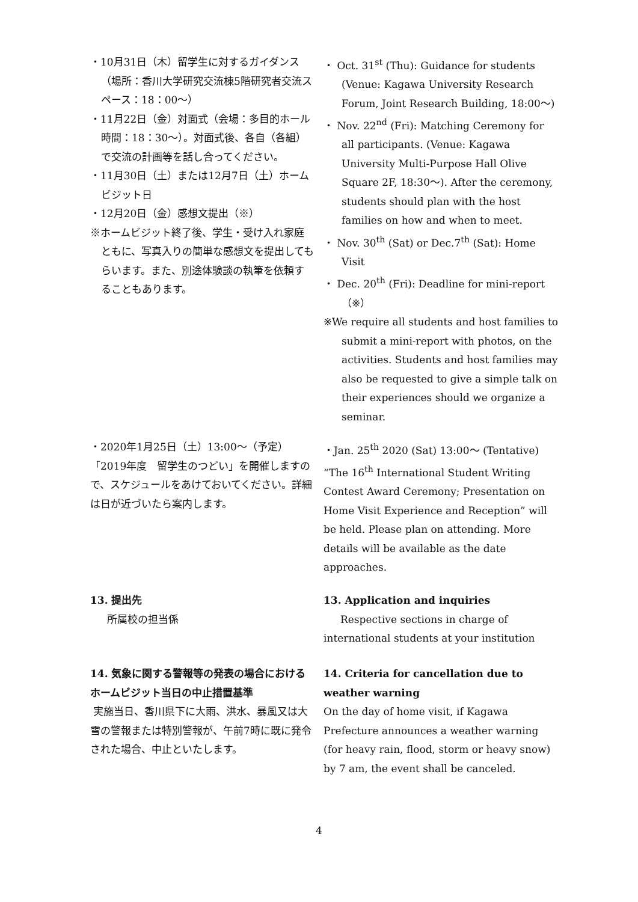・10月31日（木）留学生に対するガイダンス（場所：香川大学研究交流棟5階研究者交流スペース：18：00～）
・11月22日（金）対面式（会場：多目的ホール　時間：18：30～）。対面式後、各自（各組）で交流の計画等を話し合ってください。
・11月30日（土）または12月7日（土）ホームビジット日
・12月20日（金）感想文提出（※）
※ホームビジット終了後、学生・受け入れ家庭ともに、写真入りの簡単な感想文を提出してもらいます。また、別途体験談の執筆を依頼することもあります。
・ Oct. 31<sup>st</sup> (Thu): Guidance for students (Venue: Kagawa University Research Forum, Joint Research Building, 18:00～)
・ Nov. 22<sup>nd</sup> (Fri): Matching Ceremony for all participants. (Venue: Kagawa University Multi-Purpose Hall Olive Square 2F, 18:30～). After the ceremony, students should plan with the host families on how and when to meet.
・ Nov. 30<sup>th</sup> (Sat) or Dec.7<sup>th</sup> (Sat): Home Visit
・ Dec. 20<sup>th</sup> (Fri): Deadline for mini-report（※）
※We require all students and host families to submit a mini-report with photos, on the activities. Students and host families may also be requested to give a simple talk on their experiences should we organize a seminar.
・2020年1月25日（土）13:00～（予定）「2019年度　留学生のつどい」を開催しますので、スケジュールをあけておいてください。詳細は日が近づいたら案内します。
・Jan. 25<sup>th</sup> 2020 (Sat) 13:00～ (Tentative) “The 16<sup>th</sup> International Student Writing Contest Award Ceremony; Presentation on Home Visit Experience and Reception” will be held. Please plan on attending. More details will be available as the date approaches.
13. 提出先
所属校の担当係
13. Application and inquiries
Respective sections in charge of international students at your institution
14. 気象に関する警報等の発表の場合におけるホームビジット当日の中止措置基準
実施当日、香川県下に大雨、洪水、暴風又は大雪の警報または特別警報が、午前7時に既に発令された場合、中止といたします。
14. Criteria for cancellation due to weather warning
On the day of home visit, if Kagawa Prefecture announces a weather warning (for heavy rain, flood, storm or heavy snow) by 7 am, the event shall be canceled.
4